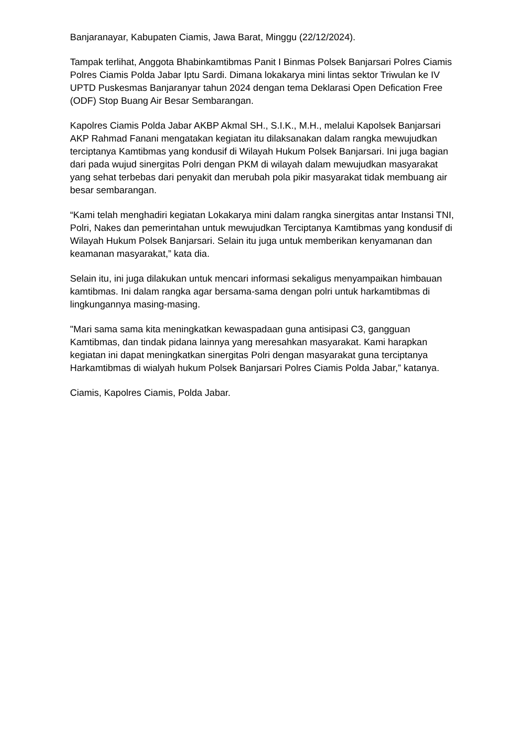Banjaranayar, Kabupaten Ciamis, Jawa Barat, Minggu (22/12/2024).
Tampak terlihat, Anggota Bhabinkamtibmas Panit I Binmas Polsek Banjarsari Polres Ciamis Polres Ciamis Polda Jabar Iptu Sardi. Dimana lokakarya mini lintas sektor Triwulan ke IV UPTD Puskesmas Banjaranyar tahun 2024 dengan tema Deklarasi Open Defication Free (ODF) Stop Buang Air Besar Sembarangan.
Kapolres Ciamis Polda Jabar AKBP Akmal SH., S.I.K., M.H., melalui Kapolsek Banjarsari AKP Rahmad Fanani mengatakan kegiatan itu dilaksanakan dalam rangka mewujudkan terciptanya Kamtibmas yang kondusif di Wilayah Hukum Polsek Banjarsari. Ini juga bagian dari pada wujud sinergitas Polri dengan PKM di wilayah dalam mewujudkan masyarakat yang sehat terbebas dari penyakit dan merubah pola pikir masyarakat tidak membuang air besar sembarangan.
“Kami telah menghadiri kegiatan Lokakarya mini dalam rangka sinergitas antar Instansi TNI, Polri, Nakes dan pemerintahan untuk mewujudkan Terciptanya Kamtibmas yang kondusif di Wilayah Hukum Polsek Banjarsari. Selain itu juga untuk memberikan kenyamanan dan keamanan masyarakat,” kata dia.
Selain itu, ini juga dilakukan untuk mencari informasi sekaligus menyampaikan himbauan kamtibmas. Ini dalam rangka agar bersama-sama dengan polri untuk harkamtibmas di lingkungannya masing-masing.
"Mari sama sama kita meningkatkan kewaspadaan guna antisipasi C3, gangguan Kamtibmas, dan tindak pidana lainnya yang meresahkan masyarakat. Kami harapkan kegiatan ini dapat meningkatkan sinergitas Polri dengan masyarakat guna terciptanya Harkamtibmas di wialyah hukum Polsek Banjarsari Polres Ciamis Polda Jabar,” katanya.
Ciamis, Kapolres Ciamis, Polda Jabar.